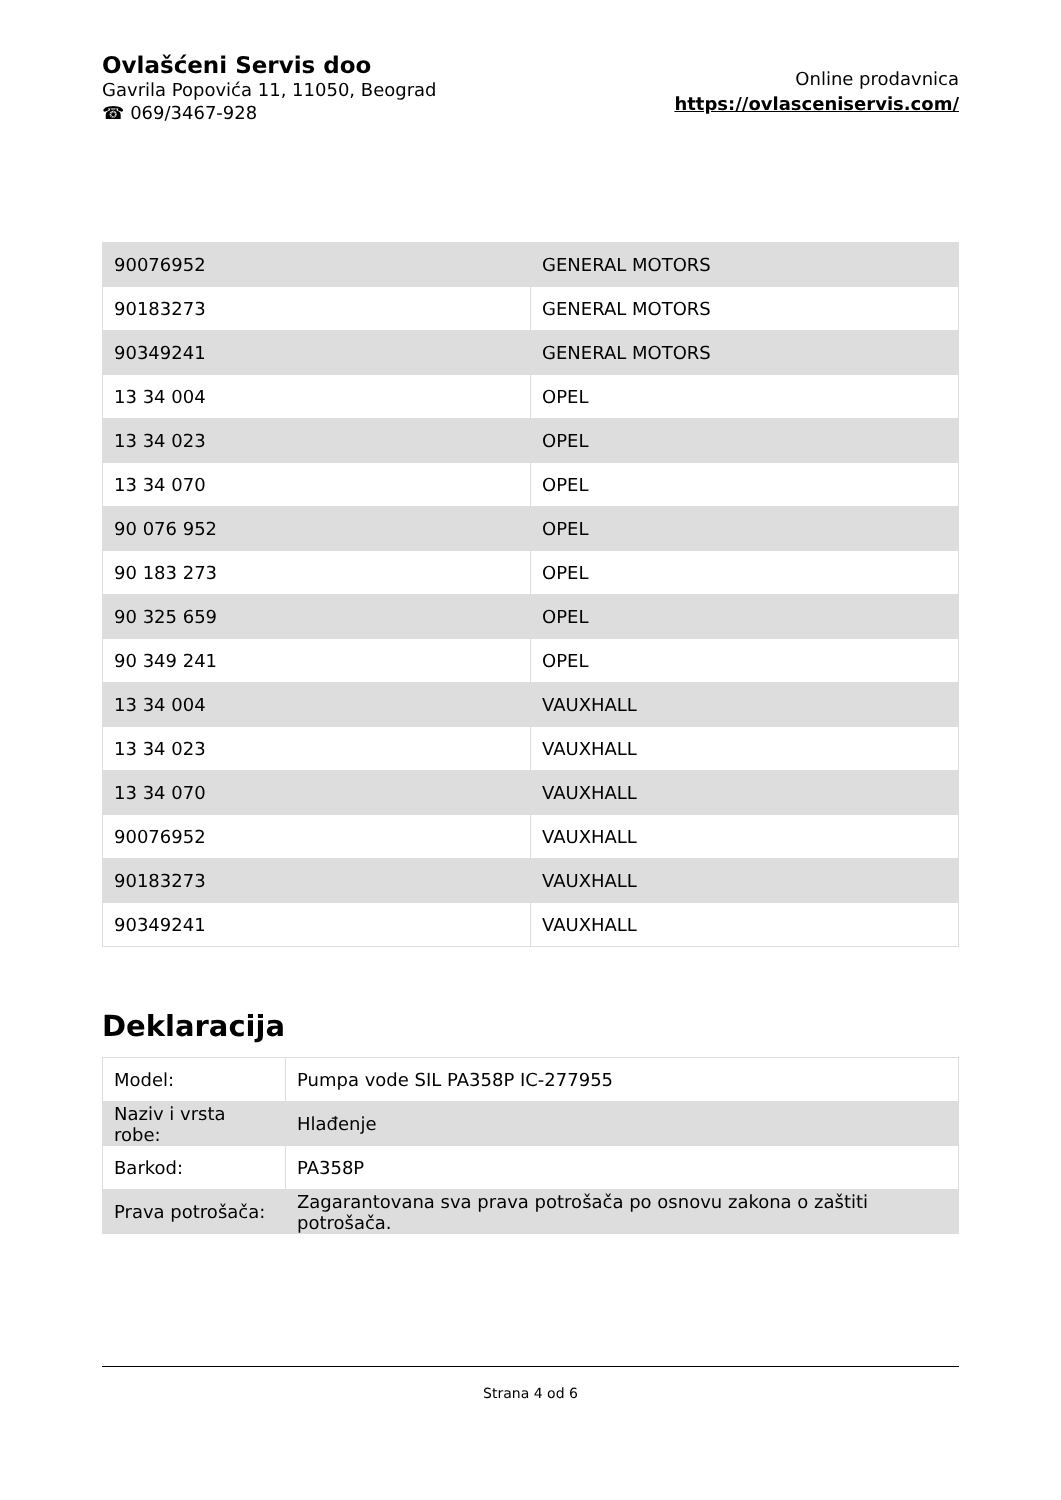Ovlašćeni Servis doo
Gavrila Popovića 11, 11050, Beograd
☎ 069/3467-928
Online prodavnica
https://ovlasceniservis.com/
| 90076952 | GENERAL MOTORS |
| 90183273 | GENERAL MOTORS |
| 90349241 | GENERAL MOTORS |
| 13 34 004 | OPEL |
| 13 34 023 | OPEL |
| 13 34 070 | OPEL |
| 90 076 952 | OPEL |
| 90 183 273 | OPEL |
| 90 325 659 | OPEL |
| 90 349 241 | OPEL |
| 13 34 004 | VAUXHALL |
| 13 34 023 | VAUXHALL |
| 13 34 070 | VAUXHALL |
| 90076952 | VAUXHALL |
| 90183273 | VAUXHALL |
| 90349241 | VAUXHALL |
Deklaracija
| Model: | Pumpa vode SIL PA358P IC-277955 |
| Naziv i vrsta robe: | Hlađenje |
| Barkod: | PA358P |
| Prava potrošača: | Zagarantovana sva prava potrošača po osnovu zakona o zaštiti potrošača. |
Strana 4 od 6